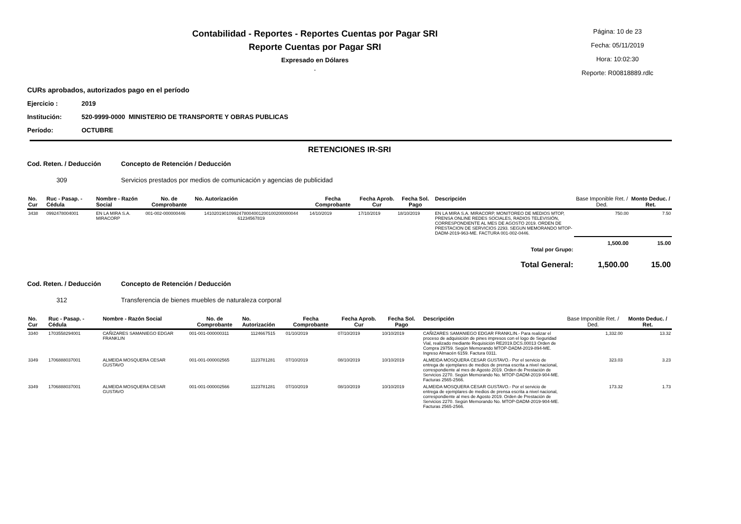Contabilidad - Reportes - Reportes Cuentas por Pagar SRI
Reporte Cuentas por Pagar SRI
Expresado en Dólares
.
Página: 10 de 23
Fecha: 05/11/2019
Hora: 10:02:30
Reporte: R00818889.rdlc
CURs aprobados, autorizados pago en el período
Ejercicio : 2019
Institución: 520-9999-0000 MINISTERIO DE TRANSPORTE Y OBRAS PUBLICAS
Período: OCTUBRE
RETENCIONES IR-SRI
Cod. Reten. / Deducción Concepto de Retención / Deducción
309 Servicios prestados por medios de comunicación y agencias de publicidad
| No. Cur | Ruc - Pasap. - Cédula | Nombre - Razón Social | No. de Comprobante | No. Autorización | Fecha Comprobante | Fecha Aprob. Cur | Fecha Sol. Pago | Descripción | Base Imponible Ret. / Ded. | Monto Deduc. / Ret. |
| --- | --- | --- | --- | --- | --- | --- | --- | --- | --- | --- |
| 3438 | 0992478004001 | EN LA MIRA S.A. MIRACORP | 001-002-000000446 | 14102019010992478004001200100200000044 61234567819 | 14/10/2019 | 17/10/2019 | 18/10/2019 | EN LA MIRA S.A. MIRACORP, MONITOREO DE MEDIOS MTOP, PRENSA ONLINE REDES SOCIALES, RADIOS TELEVISIÓN, CORRESPONDIENTE AL MES DE AGOSTO 2019. ORDEN DE PRESTACION DE SERVICIOS 2293. SEGUN MEMORANDO MTOP-DADM-2019-963-ME. FACTURA 001-002-0446. | 750.00 | 7.50 |
| Total por Grupo: | | | | | | | | | 1,500.00 | 15.00 |
| Total General: | | | | | | | | | 1,500.00 | 15.00 |
Cod. Reten. / Deducción Concepto de Retención / Deducción
312 Transferencia de bienes muebles de naturaleza corporal
| No. Cur | Ruc - Pasap. - Cédula | Nombre - Razón Social | No. de Comprobante | No. Autorización | Fecha Comprobante | Fecha Aprob. Cur | Fecha Sol. Pago | Descripción | Base Imponible Ret. / Ded. | Monto Deduc. / Ret. |
| --- | --- | --- | --- | --- | --- | --- | --- | --- | --- | --- |
| 3340 | 1703558294001 | CAÑIZARES SAMANIEGO EDGAR FRANKLIN | 001-001-000000311 | 1124667515 | 01/10/2019 | 07/10/2019 | 10/10/2019 | CAÑIZARES SAMANIEGO EDGAR FRANKLIN.- Para realizar el proceso de adquisición de pines impresos con el logo de Seguridad Vial, realizado mediante Requisición RE2019.DCS.00013 Orden de Compra 29759. Según Memorando MTOP-DADM-2019-894-ME. Ingreso Almacén 6159. Factura 0311. | 1,332.00 | 13.32 |
| 3349 | 1706888037001 | ALMEIDA MOSQUERA CESAR GUSTAVO | 001-001-000002565 | 1123781281 | 07/10/2019 | 08/10/2019 | 10/10/2019 | ALMEIDA MOSQUERA CESAR GUSTAVO.- Por el servicio de entrega de ejemplares de medios de prensa escrita a nivel nacional, correspondiente al mes de Agosto 2019. Orden de Prestación de Servicios 2270. Según Memorando No. MTOP-DADM-2019-904-ME. Facturas 2565-2566. | 323.03 | 3.23 |
| 3349 | 1706888037001 | ALMEIDA MOSQUERA CESAR GUSTAVO | 001-001-000002566 | 1123781281 | 07/10/2019 | 08/10/2019 | 10/10/2019 | ALMEIDA MOSQUERA CESAR GUSTAVO.- Por el servicio de entrega de ejemplares de medios de prensa escrita a nivel nacional, correspondiente al mes de Agosto 2019. Orden de Prestación de Servicios 2270. Según Memorando No. MTOP-DADM-2019-904-ME. Facturas 2565-2566. | 173.32 | 1.73 |